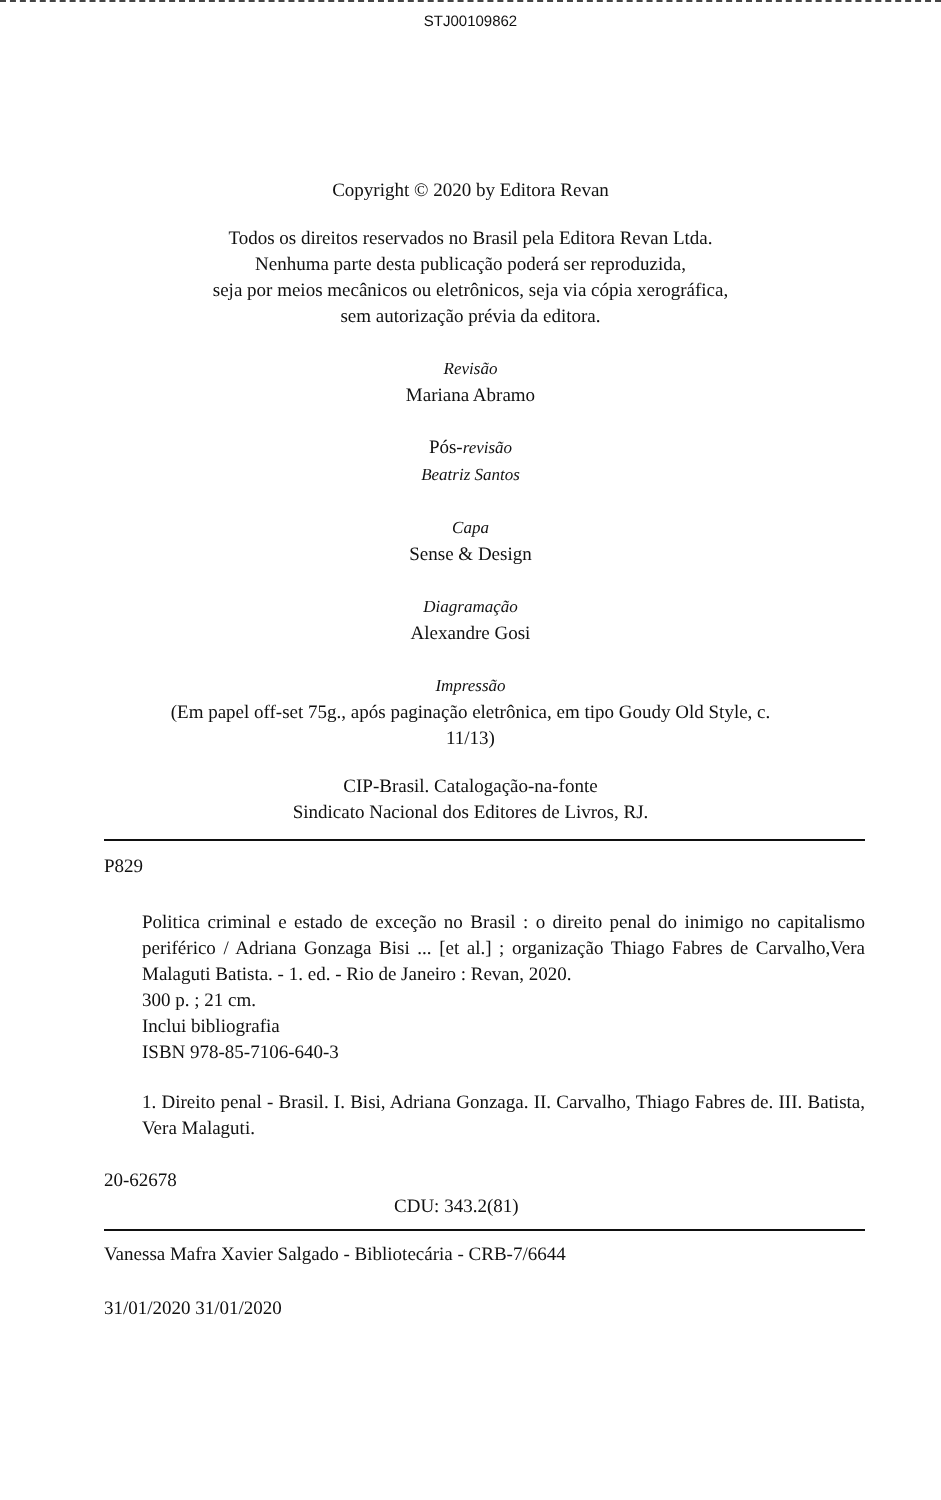STJ00109862
Copyright © 2020 by Editora Revan
Todos os direitos reservados no Brasil pela Editora Revan Ltda.
Nenhuma parte desta publicação poderá ser reproduzida,
seja por meios mecânicos ou eletrônicos, seja via cópia xerográfica,
sem autorização prévia da editora.
Revisão
Mariana Abramo
Pós-revisão
Beatriz Santos
Capa
Sense & Design
Diagramação
Alexandre Gosi
Impressão
(Em papel off-set 75g., após paginação eletrônica, em tipo Goudy Old Style, c.
11/13)
CIP-Brasil. Catalogação-na-fonte
Sindicato Nacional dos Editores de Livros, RJ.
P829
Politica criminal e estado de exceção no Brasil : o direito penal do inimigo no capitalismo periférico / Adriana Gonzaga Bisi ... [et al.] ; organização Thiago Fabres de Carvalho,Vera Malaguti Batista. - 1. ed. - Rio de Janeiro : Revan, 2020.
300 p. ; 21 cm.
Inclui bibliografia
ISBN 978-85-7106-640-3
1. Direito penal - Brasil. I. Bisi, Adriana Gonzaga. II. Carvalho, Thiago Fabres de. III. Batista, Vera Malaguti.
20-62678
CDU: 343.2(81)
Vanessa Mafra Xavier Salgado - Bibliotecária - CRB-7/6644
31/01/2020 31/01/2020